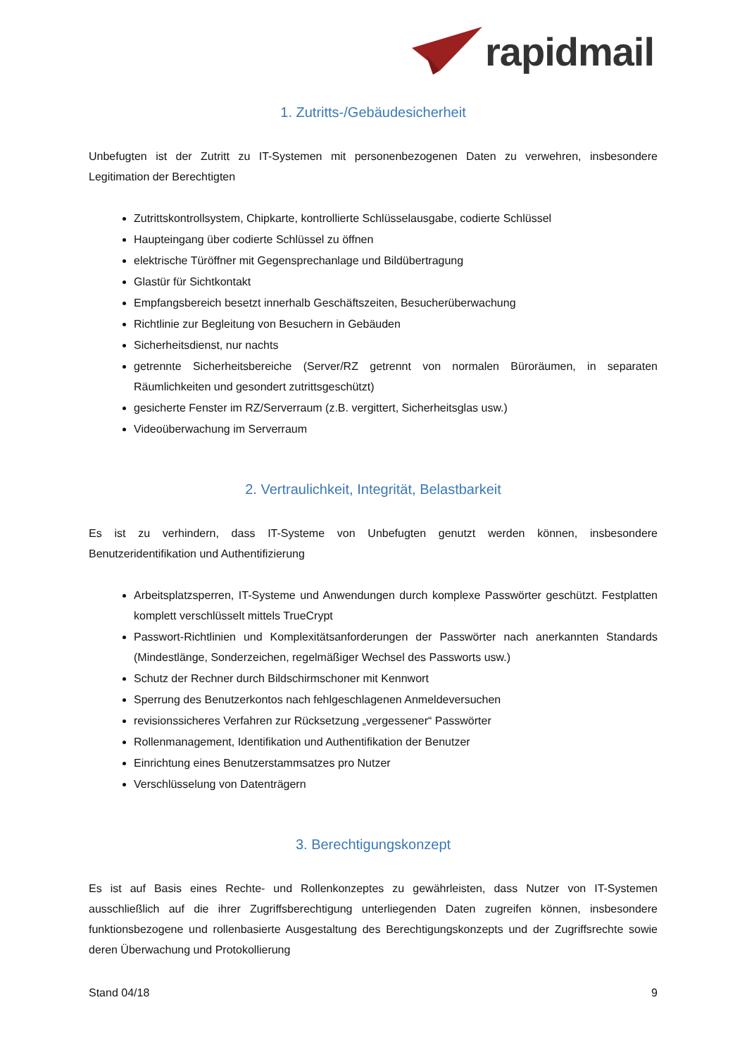rapidmail
1. Zutritts-/Gebäudesicherheit
Unbefugten ist der Zutritt zu IT-Systemen mit personenbezogenen Daten zu verwehren, insbesondere Legitimation der Berechtigten
Zutrittskontrollsystem, Chipkarte, kontrollierte Schlüsselausgabe, codierte Schlüssel
Haupteingang über codierte Schlüssel zu öffnen
elektrische Türöffner mit Gegensprechanlage und Bildübertragung
Glastür für Sichtkontakt
Empfangsbereich besetzt innerhalb Geschäftszeiten, Besucherüberwachung
Richtlinie zur Begleitung von Besuchern in Gebäuden
Sicherheitsdienst, nur nachts
getrennte Sicherheitsbereiche (Server/RZ getrennt von normalen Büroräumen, in separaten Räumlichkeiten und gesondert zutrittsgeschützt)
gesicherte Fenster im RZ/Serverraum (z.B. vergittert, Sicherheitsglas usw.)
Videoüberwachung im Serverraum
2. Vertraulichkeit, Integrität, Belastbarkeit
Es ist zu verhindern, dass IT-Systeme von Unbefugten genutzt werden können, insbesondere Benutzeridentifikation und Authentifizierung
Arbeitsplatzsperren, IT-Systeme und Anwendungen durch komplexe Passwörter geschützt. Festplatten komplett verschlüsselt mittels TrueCrypt
Passwort-Richtlinien und Komplexitätsanforderungen der Passwörter nach anerkannten Standards (Mindestlänge, Sonderzeichen, regelmäßiger Wechsel des Passworts usw.)
Schutz der Rechner durch Bildschirmschoner mit Kennwort
Sperrung des Benutzerkontos nach fehlgeschlagenen Anmeldeversuchen
revisionssicheres Verfahren zur Rücksetzung „vergessener“ Passwörter
Rollenmanagement, Identifikation und Authentifikation der Benutzer
Einrichtung eines Benutzerstammsatzes pro Nutzer
Verschlüsselung von Datenträgern
3. Berechtigungskonzept
Es ist auf Basis eines Rechte- und Rollenkonzeptes zu gewährleisten, dass Nutzer von IT-Systemen ausschließlich auf die ihrer Zugriffsberechtigung unterliegenden Daten zugreifen können, insbesondere funktionsbezogene und rollenbasierte Ausgestaltung des Berechtigungskonzepts und der Zugriffsrechte sowie deren Überwachung und Protokollierung
Stand 04/18 9